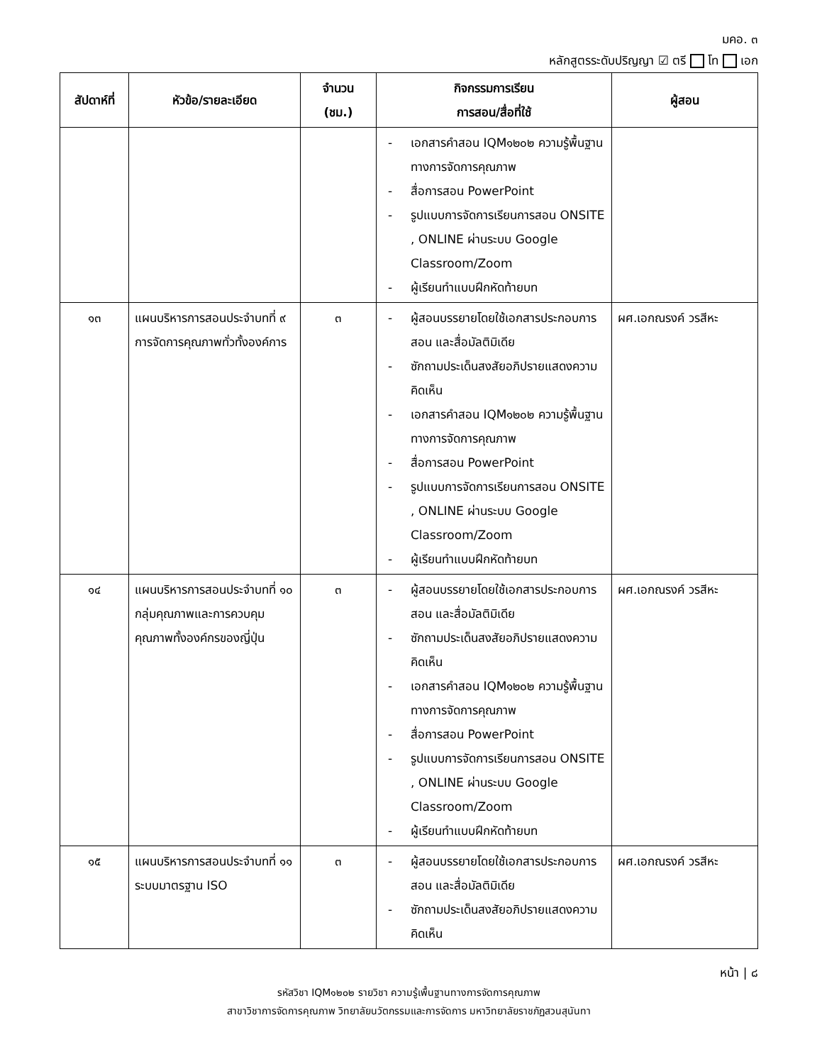มคอ. ๓
หลักสูตรระดับปริญญา ☑ ตรี โท เอก
| สัปดาห์ที่ | หัวข้อ/รายละเอียด | จำนวน (ชม.) | กิจกรรมการเรียน การสอน/สื่อที่ใช้ | ผู้สอน |
| --- | --- | --- | --- | --- |
| | | | - เอกสารคำสอน IQM๑๒๐๒ ความรู้พื้นฐานทางการจัดการคุณภาพ - สื่อการสอน PowerPoint - รูปแบบการจัดการเรียนการสอน ONSITE , ONLINE ผ่านระบบ Google Classroom/Zoom - ผู้เรียนทำแบบฝึกหัดท้ายบท | |
| ๑๓ | แผนบริหารการสอนประจำบทที่ ๙ การจัดการคุณภาพทั่วทั้งองค์การ | ๓ | - ผู้สอนบรรยายโดยใช้เอกสารประกอบการสอน และสื่อมัลติมิเดีย - ซักถามประเด็นสงสัยอภิปรายแสดงความคิดเห็น - เอกสารคำสอน IQM๑๒๐๒ ความรู้พื้นฐานทางการจัดการคุณภาพ - สื่อการสอน PowerPoint - รูปแบบการจัดการเรียนการสอน ONSITE , ONLINE ผ่านระบบ Google Classroom/Zoom - ผู้เรียนทำแบบฝึกหัดท้ายบท | ผศ.เอกณรงค์ วรสีหะ |
| ๑๔ | แผนบริหารการสอนประจำบทที่ ๑๐ กลุ่มคุณภาพและการควบคุมคุณภาพทั้งองค์กรของญี่ปุ่น | ๓ | - ผู้สอนบรรยายโดยใช้เอกสารประกอบการสอน และสื่อมัลติมิเดีย - ซักถามประเด็นสงสัยอภิปรายแสดงความคิดเห็น - เอกสารคำสอน IQM๑๒๐๒ ความรู้พื้นฐานทางการจัดการคุณภาพ - สื่อการสอน PowerPoint - รูปแบบการจัดการเรียนการสอน ONSITE , ONLINE ผ่านระบบ Google Classroom/Zoom - ผู้เรียนทำแบบฝึกหัดท้ายบท | ผศ.เอกณรงค์ วรสีหะ |
| ๑๕ | แผนบริหารการสอนประจำบทที่ ๑๑ ระบบมาตรฐาน ISO | ๓ | - ผู้สอนบรรยายโดยใช้เอกสารประกอบการสอน และสื่อมัลติมิเดีย - ซักถามประเด็นสงสัยอภิปรายแสดงความคิดเห็น | ผศ.เอกณรงค์ วรสีหะ |
หน้า | ๘
รหัสวิชา IQM๑๒๐๒ รายวิชา ความรู้เพื้นฐานทางการจัดการคุณภาพ
สาขาวิชาการจัดการคุณภาพ วิทยาลัยนวัตกรรมและการจัดการ มหาวิทยาลัยราชภัฏสวนสุนันทา